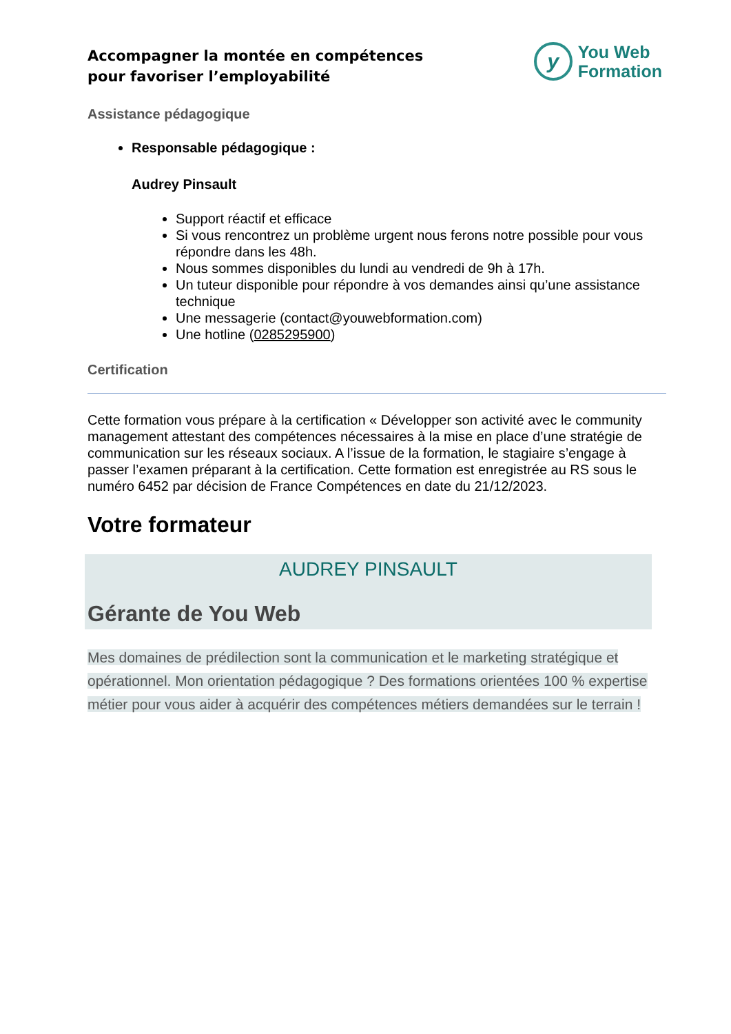Accompagner la montée en compétences
pour favoriser l’employabilité
y
You Web
Formation
Assistance pédagogique
Responsable pédagogique :
Audrey Pinsault
Support réactif et efficace
Si vous rencontrez un problème urgent nous ferons notre possible pour vous répondre dans les 48h.
Nous sommes disponibles du lundi au vendredi de 9h à 17h.
Un tuteur disponible pour répondre à vos demandes ainsi qu’une assistance technique
Une messagerie (contact@youwebformation.com)
Une hotline (0285295900)
Certification
Cette formation vous prépare à la certification « Développer son activité avec le community management attestant des compétences nécessaires à la mise en place d’une stratégie de communication sur les réseaux sociaux. A l’issue de la formation, le stagiaire s’engage à passer l’examen préparant à la certification. Cette formation est enregistrée au RS sous le numéro 6452 par décision de France Compétences en date du 21/12/2023.
Votre formateur
AUDREY PINSAULT
Gérante de You Web
Mes domaines de prédilection sont la communication et le marketing stratégique et opérationnel. Mon orientation pédagogique ? Des formations orientées 100 % expertise métier pour vous aider à acquérir des compétences métiers demandées sur le terrain !